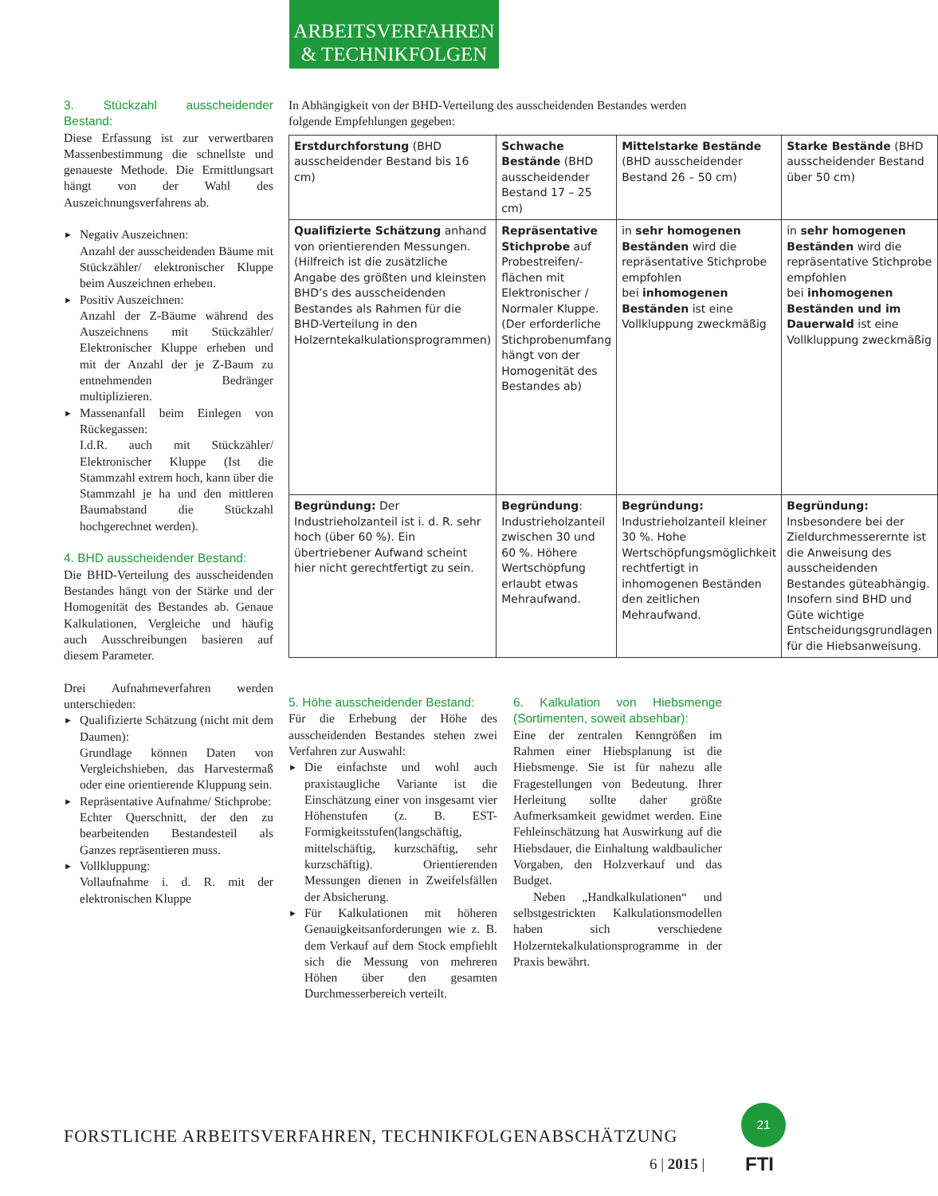ARBEITSVERFAHREN
& TECHNIKFOLGEN
3. Stückzahl ausscheidender Bestand:
Diese Erfassung ist zur verwertbaren Massenbestimmung die schnellste und genaueste Methode. Die Ermittlungsart hängt von der Wahl des Auszeichnungsverfahrens ab.
► Negativ Auszeichnen:
Anzahl der ausscheidenden Bäume mit Stückzähler/ elektronischer Kluppe beim Auszeichnen erheben.
► Positiv Auszeichnen:
Anzahl der Z-Bäume während des Auszeichnens mit Stückzähler/ Elektronischer Kluppe erheben und mit der Anzahl der je Z-Baum zu entnehmenden Bedränger multiplizieren.
► Massenanfall beim Einlegen von Rückegassen:
I.d.R. auch mit Stückzähler/ Elektronischer Kluppe (Ist die Stammzahl extrem hoch, kann über die Stammzahl je ha und den mittleren Baumabstand die Stückzahl hochgerechnet werden).
4. BHD ausscheidender Bestand:
Die BHD-Verteilung des ausscheidenden Bestandes hängt von der Stärke und der Homogenität des Bestandes ab. Genaue Kalkulationen, Vergleiche und häufig auch Ausschreibungen basieren auf diesem Parameter.
Drei Aufnahmeverfahren werden unterschieden:
► Qualifizierte Schätzung (nicht mit dem Daumen):
Grundlage können Daten von Vergleichshieben, das Harvestermaß oder eine orientierende Kluppung sein.
► Repräsentative Aufnahme/ Stichprobe:
Echter Querschnitt, der den zu bearbeitenden Bestandesteil als Ganzes repräsentieren muss.
► Vollkluppung:
Vollaufnahme i. d. R. mit der elektronischen Kluppe
In Abhängigkeit von der BHD-Verteilung des ausscheidenden Bestandes werden folgende Empfehlungen gegeben:
| Erstdurchforstung (BHD ausscheidender Bestand bis 16 cm) | Schwache Bestände (BHD ausscheidender Bestand 17 – 25 cm) | Mittelstarke Bestände (BHD ausscheidender Bestand 26 – 50 cm) | Starke Bestände (BHD ausscheidender Bestand über 50 cm) |
| Qualifizierte Schätzung anhand von orientierenden Messungen. (Hilfreich ist die zusätzliche Angabe des größten und kleinsten BHD’s des ausscheidenden Bestandes als Rahmen für die BHD-Verteilung in den Holzerntekalkulationsprogrammen) | Repräsentative Stichprobe auf Probestreifen/-flächen mit Elektronischer / Normaler Kluppe. (Der erforderliche Stichprobenumfang hängt von der Homogenität des Bestandes ab) | in sehr homogenen Beständen wird die repräsentative Stichprobe empfohlen bei inhomogenen Beständen ist eine Vollkluppung zweckmäßig | in sehr homogenen Beständen wird die repräsentative Stichprobe empfohlen bei inhomogenen Beständen und im Dauerwald ist eine Vollkluppung zweckmäßig |
| Begründung: Der Industrieholzanteil ist i. d. R. sehr hoch (über 60 %). Ein übertriebener Aufwand scheint hier nicht gerechtfertigt zu sein. | Begründung : Industrieholzanteil zwischen 30 und 60 %. Höhere Wertschöpfung erlaubt etwas Mehraufwand. | Begründung: Industrieholzanteil kleiner 30 %. Hohe Wertschöpfungsmöglichkeit rechtfertigt in inhomogenen Beständen den zeitlichen Mehraufwand. | Begründung: Insbesondere bei der Zieldurchmesserernte ist die Anweisung des ausscheidenden Bestandes güteabhängig. Insofern sind BHD und Güte wichtige Entscheidungsgrundlagen für die Hiebsanweisung. |
5. Höhe ausscheidender Bestand:
Für die Erhebung der Höhe des ausscheidenden Bestandes stehen zwei Verfahren zur Auswahl:
► Die einfachste und wohl auch praxistaugliche Variante ist die Einschätzung einer von insgesamt vier Höhenstufen (z. B. EST-Formigkeitsstufen(langschäftig, mittelschäftig, kurzschäftig, sehr kurzschäftig). Orientierenden Messungen dienen in Zweifelsfällen der Absicherung.
► Für Kalkulationen mit höheren Genauigkeitsanforderungen wie z. B. dem Verkauf auf dem Stock empfiehlt sich die Messung von mehreren Höhen über den gesamten Durchmesserbereich verteilt.
6. Kalkulation von Hiebsmenge (Sortimenten, soweit absehbar):
Eine der zentralen Kenngrößen im Rahmen einer Hiebsplanung ist die Hiebsmenge. Sie ist für nahezu alle Fragestellungen von Bedeutung. Ihrer Herleitung sollte daher größte Aufmerksamkeit gewidmet werden. Eine Fehleinschätzung hat Auswirkung auf die Hiebsdauer, die Einhaltung waldbaulicher Vorgaben, den Holzverkauf und das Budget.
Neben „Handkalkulationen“ und selbstgestrickten Kalkulationsmodellen haben sich verschiedene Holzerntekalkulationsprogramme in der Praxis bewährt.
FORSTLICHE ARBEITSVERFAHREN, TECHNIKFOLGENABSCHÄTZUNG
6 | 2015 |
21
FTI